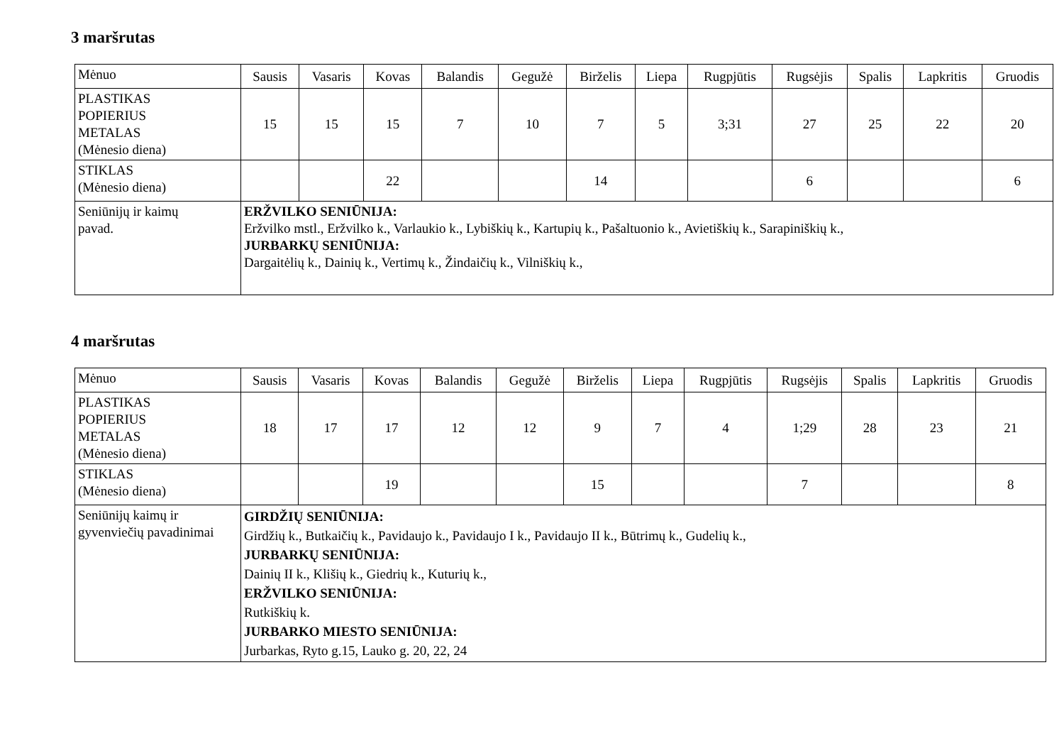3 maršrutas
| Mėnuo | Sausis | Vasaris | Kovas | Balandis | Gegužė | Birželis | Liepa | Rugpjūtis | Rugsėjis | Spalis | Lapkritis | Gruodis |
| --- | --- | --- | --- | --- | --- | --- | --- | --- | --- | --- | --- | --- |
| PLASTIKAS POPIERIUS METALAS (Mėnesio diena) | 15 | 15 | 15 | 7 | 10 | 7 | 5 | 3;31 | 27 | 25 | 22 | 20 |
| STIKLAS (Mėnesio diena) | | | 22 | | | 14 | | | 6 | | | 6 |
| Seniūnijų ir kaimų pavad. | ERŽVILKO SENIŪNIJA: Eržvilko mstl., Eržvilko k., Varlaukio k., Lybiškių k., Kartupių k., Pašaltuonio k., Avietiškių k., Sarapiniškių k., JURBARKŲ SENIŪNIJA: Dargaitėlių k., Dainių k., Vertimų k., Žindaičių k., Vilniškių k., | | | | | | | | | | | |
4 maršrutas
| Mėnuo | Sausis | Vasaris | Kovas | Balandis | Gegužė | Birželis | Liepa | Rugpjūtis | Rugsėjis | Spalis | Lapkritis | Gruodis |
| --- | --- | --- | --- | --- | --- | --- | --- | --- | --- | --- | --- | --- |
| PLASTIKAS POPIERIUS METALAS (Mėnesio diena) | 18 | 17 | 17 | 12 | 12 | 9 | 7 | 4 | 1;29 | 28 | 23 | 21 |
| STIKLAS (Mėnesio diena) | | | 19 | | | 15 | | | 7 | | | 8 |
| Seniūnijų kaimų ir gyvenviečių pavadinimai | GIRDŽIŲ SENIŪNIJA: Girdžių k., Butkaičių k., Pavidaujo k., Pavidaujo I k., Pavidaujo II k., Būtrimų k., Gudelių k., JURBARKŲ SENIŪNIJA: Dainių II k., Klišių k., Giedrių k., Kuturių k., ERŽVILKO SENIŪNIJA: Rutkiškių k. JURBARKO MIESTO SENIŪNIJA: Jurbarkas, Ryto g.15, Lauko g. 20, 22, 24 | | | | | | | | | | | |